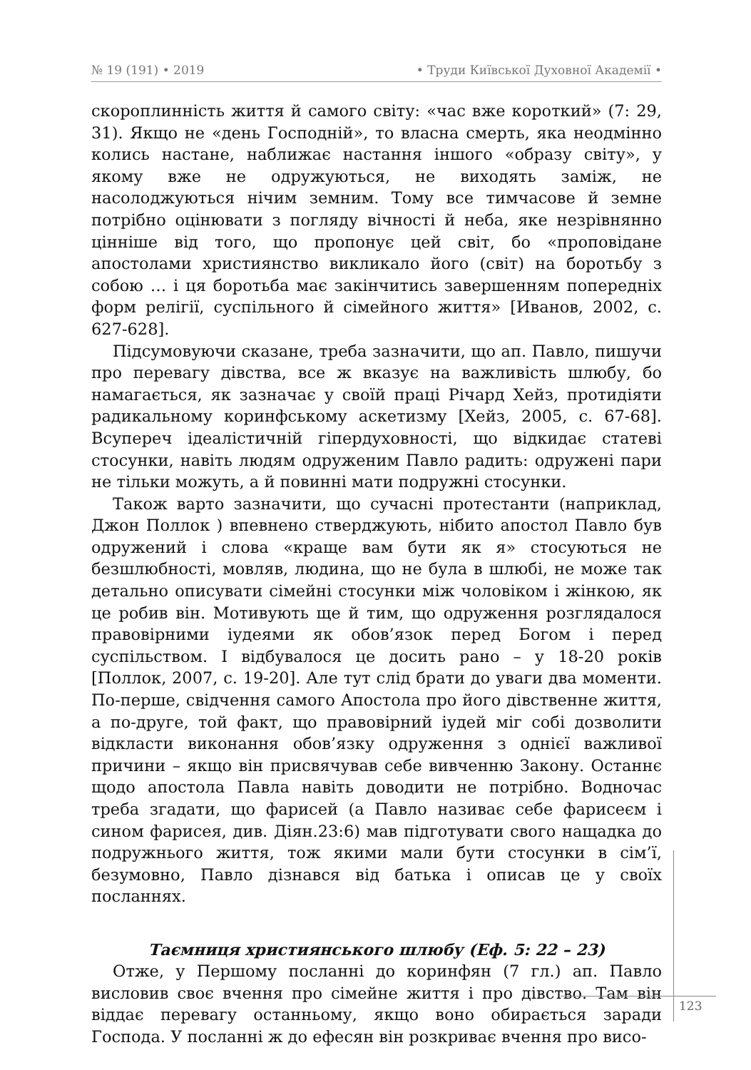№ 19 (191) • 2019 • Труди Київської Духовної Академії •
скороплинність життя й самого світу: «час вже короткий» (7: 29, 31). Якщо не «день Господній», то власна смерть, яка неодмінно колись настане, наближає настання іншого «образу світу», у якому вже не одружуються, не виходять заміж, не насолоджуються нічим земним. Тому все тимчасове й земне потрібно оцінювати з погляду вічності й неба, яке незрівнянно цінніше від того, що пропонує цей світ, бо «проповідане апостолами християнство викликало його (світ) на боротьбу з собою … і ця боротьба має закінчитись завершенням попередніх форм релігії, суспільного й сімейного життя» [Иванов, 2002, с. 627-628].
Підсумовуючи сказане, треба зазначити, що ап. Павло, пишучи про перевагу дівства, все ж вказує на важливість шлюбу, бо намагається, як зазначає у своїй праці Річард Хейз, протидіяти радикальному коринфському аскетизму [Хейз, 2005, с. 67-68]. Всупереч ідеалістичній гіпердуховності, що відкидає статеві стосунки, навіть людям одруженим Павло радить: одружені пари не тільки можуть, а й повинні мати подружні стосунки.
Також варто зазначити, що сучасні протестанти (наприклад, Джон Поллок ) впевнено стверджують, нібито апостол Павло був одружений і слова «краще вам бути як я» стосуються не безшлюбності, мовляв, людина, що не була в шлюбі, не може так детально описувати сімейні стосунки між чоловіком і жінкою, як це робив він. Мотивують ще й тим, що одруження розглядалося правовірними іудеями як обов’язок перед Богом і перед суспільством. І відбувалося це досить рано – у 18-20 років [Поллок, 2007, с. 19-20]. Але тут слід брати до уваги два моменти. По-перше, свідчення самого Апостола про його дівственне життя, а по-друге, той факт, що правовірний іудей міг собі дозволити відкласти виконання обов’язку одруження з однієї важливої причини – якщо він присвячував себе вивченню Закону. Останнє щодо апостола Павла навіть доводити не потрібно. Водночас треба згадати, що фарисей (а Павло називає себе фарисеєм і сином фарисея, див. Діян.23:6) мав підготувати свого нащадка до подружнього життя, тож якими мали бути стосунки в сім’ї, безумовно, Павло дізнався від батька і описав це у своїх посланнях.
Таємниця християнського шлюбу (Еф. 5: 22 – 23)
Отже, у Першому посланні до коринфян (7 гл.) ап. Павло висловив своє вчення про сімейне життя і про дівство. Там він віддає перевагу останньому, якщо воно обирається заради Господа. У посланні ж до ефесян він розкриває вчення про висо-
123